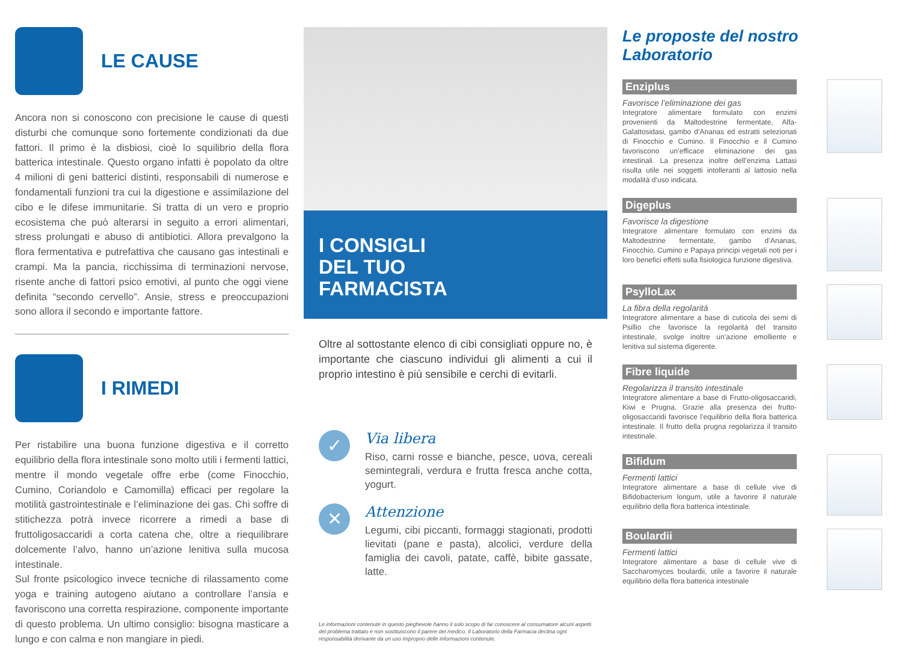LE CAUSE
Ancora non si conoscono con precisione le cause di questi disturbi che comunque sono fortemente condizionati da due fattori. Il primo è la disbiosi, cioè lo squilibrio della flora batterica intestinale. Questo organo infatti è popolato da oltre 4 milioni di geni batterici distinti, responsabili di numerose e fondamentali funzioni tra cui la digestione e assimilazione del cibo e le difese immunitarie. Si tratta di un vero e proprio ecosistema che può alterarsi in seguito a errori alimentari, stress prolungati e abuso di antibiotici. Allora prevalgono la flora fermentativa e putrefattiva che causano gas intestinali e crampi. Ma la pancia, ricchissima di terminazioni nervose, risente anche di fattori psico emotivi, al punto che oggi viene definita “secondo cervello”. Ansie, stress e preoccupazioni sono allora il secondo e importante fattore.
I RIMEDI
Per ristabilire una buona funzione digestiva e il corretto equilibrio della flora intestinale sono molto utili i fermenti lattici, mentre il mondo vegetale offre erbe (come Finocchio, Cumino, Coriandolo e Camomilla) efficaci per regolare la motilità gastrointestinale e l’eliminazione dei gas. Chi soffre di stitichezza potrà invece ricorrere a rimedi a base di fruttoligosaccaridi a corta catena che, oltre a riequilibrare dolcemente l’alvo, hanno un’azione lenitiva sulla mucosa intestinale.
Sul fronte psicologico invece tecniche di rilassamento come yoga e training autogeno aiutano a controllare l’ansia e favoriscono una corretta respirazione, componente importante di questo problema. Un ultimo consiglio: bisogna masticare a lungo e con calma e non mangiare in piedi.
I CONSIGLI
DEL TUO
FARMACISTA
Oltre al sottostante elenco di cibi consigliati oppure no, è importante che ciascuno individui gli alimenti a cui il proprio intestino è più sensibile e cerchi di evitarli.
✓
Via libera
Riso, carni rosse e bianche, pesce, uova, cereali semintegrali, verdura e frutta fresca anche cotta, yogurt.
✕
Attenzione
Legumi, cibi piccanti, formaggi stagionati, prodotti lievitati (pane e pasta), alcolici, verdure della famiglia dei cavoli, patate, caffè, bibite gassate, latte.
Le informazioni contenute in questo pieghevole hanno il solo scopo di far conoscere al consumatore alcuni aspetti del problema trattato e non sostituiscono il parere del medico. Il Laboratorio della Farmacia declina ogni responsabilità derivante da un uso improprio delle informazioni contenute.
Le proposte del nostro Laboratorio
Enziplus
Favorisce l’eliminazione dei gas
Integratore alimentare formulato con enzimi provenienti da Maltodestrine fermentate, Alfa-Galattosidasi, gambo d’Ananas ed estratti selezionati di Finocchio e Cumino. Il Finocchio e il Cumino favoriscono un’efficace eliminazione dei gas intestinali. La presenza inoltre dell’enzima Lattasi risulta utile nei soggetti intolleranti al lattosio nella modalità d’uso indicata.
Digeplus
Favorisce la digestione
Integratore alimentare formulato con enzimi da Maltodestrine fermentate, gambo d’Ananas, Finocchio, Cumino e Papaya principi vegetali noti per i loro benefici effetti sulla fisiologica funzione digestiva.
PsylloLax
La fibra della regolarità
Integratore alimentare a base di cuticola dei semi di Psillio che favorisce la regolarità del transito intestinale, svolge inoltre un’azione emolliente e lenitiva sul sistema digerente.
Fibre liquide
Regolarizza il transito intestinale
Integratore alimentare a base di Frutto-oligosaccaridi, Kiwi e Prugna. Grazie alla presenza dei frutto-oligosaccaridi favorisce l’equilibrio della flora batterica intestinale. Il frutto della prugna regolarizza il transito intestinale.
Bifidum
Fermenti lattici
Integratore alimentare a base di cellule vive di Bifidobacterium longum, utile a favorire il naturale equilibrio della flora batterica intestinale.
Boulardii
Fermenti lattici
Integratore alimentare a base di cellule vive di Saccharomyces boulardii, utile a favorire il naturale equilibrio della flora batterica intestinale